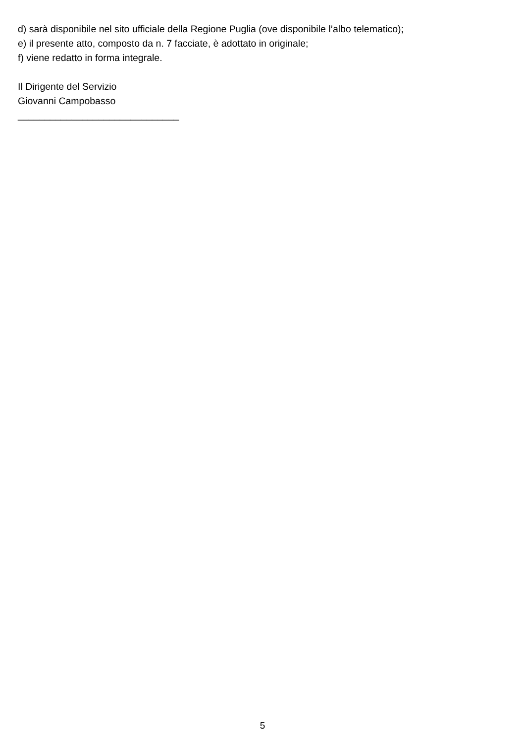d) sarà disponibile nel sito ufficiale della Regione Puglia (ove disponibile l’albo telematico);
e) il presente atto, composto da n. 7 facciate, è adottato in originale;
f) viene redatto in forma integrale.
Il Dirigente del Servizio
Giovanni Campobasso
______________________________
5